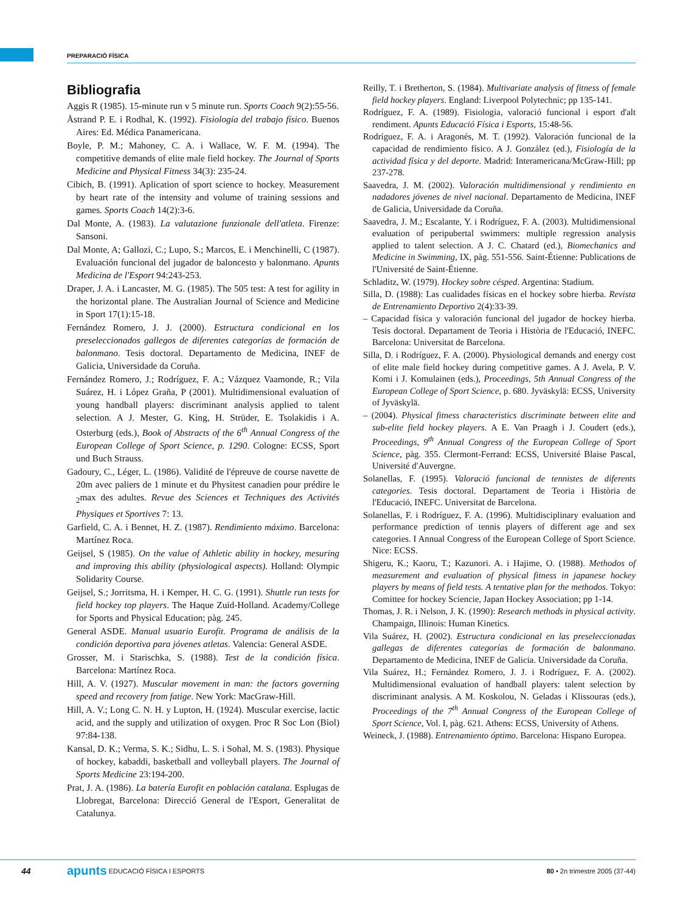PREPARACIÓ FÍSICA
Bibliografia
Aggis R (1985). 15-minute run v 5 minute run. Sports Coach 9(2):55-56.
Åstrand P. E. i Rodhal, K. (1992). Fisiología del trabajo físico. Buenos Aires: Ed. Médica Panamericana.
Boyle, P. M.; Mahoney, C. A. i Wallace, W. F. M. (1994). The competitive demands of elite male field hockey. The Journal of Sports Medicine and Physical Fitness 34(3): 235-24.
Cibich, B. (1991). Aplication of sport science to hockey. Measurement by heart rate of the intensity and volume of training sessions and games. Sports Coach 14(2):3-6.
Dal Monte, A. (1983). La valutazione funzionale dell'atleta. Firenze: Sansoni.
Dal Monte, A; Gallozi, C.; Lupo, S.; Marcos, E. i Menchinelli, C (1987). Evaluación funcional del jugador de baloncesto y balonmano. Apunts Medicina de l'Esport 94:243-253.
Draper, J. A. i Lancaster, M. G. (1985). The 505 test: A test for agility in the horizontal plane. The Australian Journal of Science and Medicine in Sport 17(1):15-18.
Fernández Romero, J. J. (2000). Estructura condicional en los preseleccionados gallegos de diferentes categorías de formación de balonmano. Tesis doctoral. Departamento de Medicina, INEF de Galicia, Universidade da Coruña.
Fernández Romero, J.; Rodríguez, F. A.; Vázquez Vaamonde, R.; Vila Suárez, H. i López Graña, P (2001). Multidimensional evaluation of young handball players: discriminant analysis applied to talent selection. A J. Mester, G. King, H. Strüder, E. Tsolakidis i A. Osterburg (eds.), Book of Abstracts of the 6<sup>th</sup> Annual Congress of the European College of Sport Science, p. 1290. Cologne: ECSS, Sport und Buch Strauss.
Gadoury, C., Léger, L. (1986). Validité de l'épreuve de course navette de 20m avec paliers de 1 minute et du Physitest canadien pour prédire le <sub>2</sub>max des adultes. Revue des Sciences et Techniques des Activités Physiques et Sportives 7: 13.
Garfield, C. A. i Bennet, H. Z. (1987). Rendimiento máximo. Barcelona: Martínez Roca.
Geijsel, S (1985). On the value of Athletic ability in hockey, mesuring and improving this ability (physiological aspects). Holland: Olympic Solidarity Course.
Geijsel, S.; Jorritsma, H. i Kemper, H. C. G. (1991). Shuttle run tests for field hockey top players. The Haque Zuid-Holland. Academy/College for Sports and Physical Education; pàg. 245.
General ASDE. Manual usuario Eurofit. Programa de análisis de la condición deportiva para jóvenes atletas. Valencia: General ASDE.
Grosser, M. i Starischka, S. (1988). Test de la condición física. Barcelona: Martínez Roca.
Hill, A. V. (1927). Muscular movement in man: the factors governing speed and recovery from fatige. New York: MacGraw-Hill.
Hill, A. V.; Long C. N. H. y Lupton, H. (1924). Muscular exercise, lactic acid, and the supply and utilization of oxygen. Proc R Soc Lon (Biol) 97:84-138.
Kansal, D. K.; Verma, S. K.; Sidhu, L. S. i Sohal, M. S. (1983). Physique of hockey, kabaddi, basketball and volleyball players. The Journal of Sports Medicine 23:194-200.
Prat, J. A. (1986). La batería Eurofit en población catalana. Esplugas de Llobregat, Barcelona: Direcció General de l'Esport, Generalitat de Catalunya.
Reilly, T. i Bretherton, S. (1984). Multivariate analysis of fitness of female field hockey players. England: Liverpool Polytechnic; pp 135-141.
Rodríguez, F. A. (1989). Fisiologia, valoració funcional i esport d'alt rendiment. Apunts Educació Física i Esports, 15:48-56.
Rodríguez, F. A. i Aragonés, M. T. (1992). Valoración funcional de la capacidad de rendimiento físico. A J. González (ed.), Fisiología de la actividad física y del deporte. Madrid: Interamericana/McGraw-Hill; pp 237-278.
Saavedra, J. M. (2002). Valoración multidimensional y rendimiento en nadadores jóvenes de nivel nacional. Departamento de Medicina, INEF de Galicia, Universidade da Coruña.
Saavedra, J. M.; Escalante, Y. i Rodríguez, F. A. (2003). Multidimensional evaluation of peripubertal swimmers: multiple regression analysis applied to talent selection. A J. C. Chatard (ed.), Biomechanics and Medicine in Swimming, IX, pàg. 551-556. Saint-Étienne: Publications de l'Université de Saint-Étienne.
Schladitz, W. (1979). Hockey sobre césped. Argentina: Stadium.
Silla, D. (1988): Las cualidades físicas en el hockey sobre hierba. Revista de Entrenamiento Deportivo 2(4):33-39.
– Capacidad física y valoración funcional del jugador de hockey hierba. Tesis doctoral. Departament de Teoria i Història de l'Educació, INEFC. Barcelona: Universitat de Barcelona.
Silla, D. i Rodríguez, F. A. (2000). Physiological demands and energy cost of elite male field hockey during competitive games. A J. Avela, P. V. Komi i J. Komulainen (eds.), Proceedings, 5th Annual Congress of the European College of Sport Science, p. 680. Jyväskylä: ECSS, University of Jyväskylä.
– (2004). Physical fitness characteristics discriminate between elite and sub-elite field hockey players. A E. Van Praagh i J. Coudert (eds.), Proceedings, 9<sup>th</sup> Annual Congress of the European College of Sport Science, pàg. 355. Clermont-Ferrand: ECSS, Université Blaise Pascal, Université d'Auvergne.
Solanellas, F. (1995). Valoració funcional de tennistes de diferents categories. Tesis doctoral. Departament de Teoria i Història de l'Educació, INEFC. Universitat de Barcelona.
Solanellas, F. i Rodríguez, F. A. (1996). Multidisciplinary evaluation and performance prediction of tennis players of different age and sex categories. I Annual Congress of the European College of Sport Science. Nice: ECSS.
Shigeru, K.; Kaoru, T.; Kazunori. A. i Hajime, O. (1988). Methodos of measurement and evaluation of physical fitness in japanese hockey players by means of field tests. A tentative plan for the methodos. Tokyo: Comittee for hockey Sciencie, Japan Hockey Association; pp 1-14.
Thomas, J. R. i Nelson, J. K. (1990): Research methods in physical activity. Champaign, Illinois: Human Kinetics.
Vila Suárez, H. (2002). Estructura condicional en las preseleccionadas gallegas de diferentes categorías de formación de balonmano. Departamento de Medicina, INEF de Galicia. Universidade da Coruña.
Vila Suárez, H.; Fernández Romero, J. J. i Rodríguez, F. A. (2002). Multidimensional evaluation of handball players: talent selection by discriminant analysis. A M. Koskolou, N. Geladas i Klissouras (eds.), Proceedings of the 7<sup>th</sup> Annual Congress of the European College of Sport Science, Vol. I, pàg. 621. Athens: ECSS, University of Athens.
Weineck, J. (1988). Entrenamiento óptimo. Barcelona: Hispano Europea.
44 apunts EDUCACIÓ FÍSICA I ESPORTS 80 • 2n trimestre 2005 (37-44)